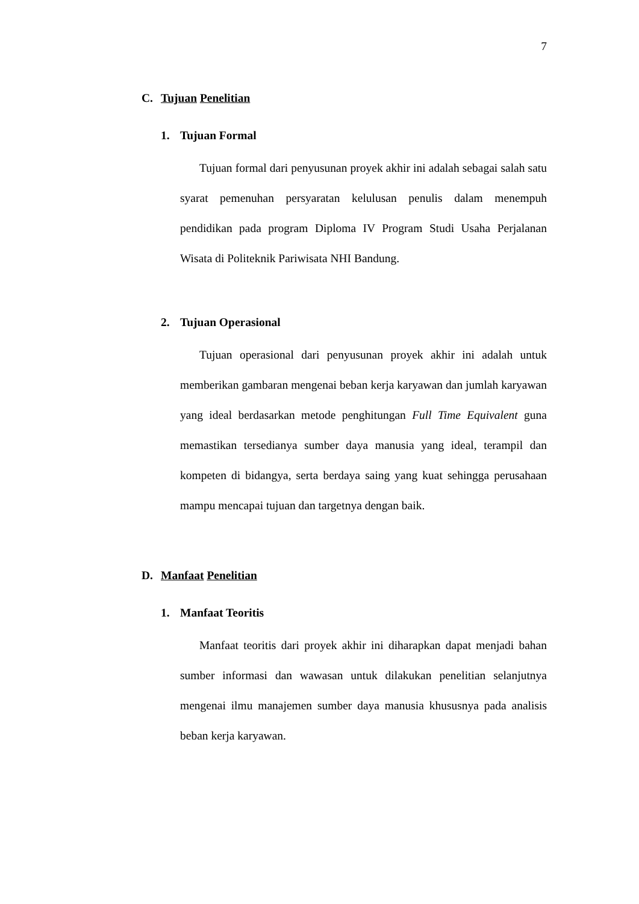7
C. Tujuan Penelitian
1. Tujuan Formal
Tujuan formal dari penyusunan proyek akhir ini adalah sebagai salah satu syarat pemenuhan persyaratan kelulusan penulis dalam menempuh pendidikan pada program Diploma IV Program Studi Usaha Perjalanan Wisata di Politeknik Pariwisata NHI Bandung.
2. Tujuan Operasional
Tujuan operasional dari penyusunan proyek akhir ini adalah untuk memberikan gambaran mengenai beban kerja karyawan dan jumlah karyawan yang ideal berdasarkan metode penghitungan Full Time Equivalent guna memastikan tersedianya sumber daya manusia yang ideal, terampil dan kompeten di bidangya, serta berdaya saing yang kuat sehingga perusahaan mampu mencapai tujuan dan targetnya dengan baik.
D. Manfaat Penelitian
1. Manfaat Teoritis
Manfaat teoritis dari proyek akhir ini diharapkan dapat menjadi bahan sumber informasi dan wawasan untuk dilakukan penelitian selanjutnya mengenai ilmu manajemen sumber daya manusia khususnya pada analisis beban kerja karyawan.